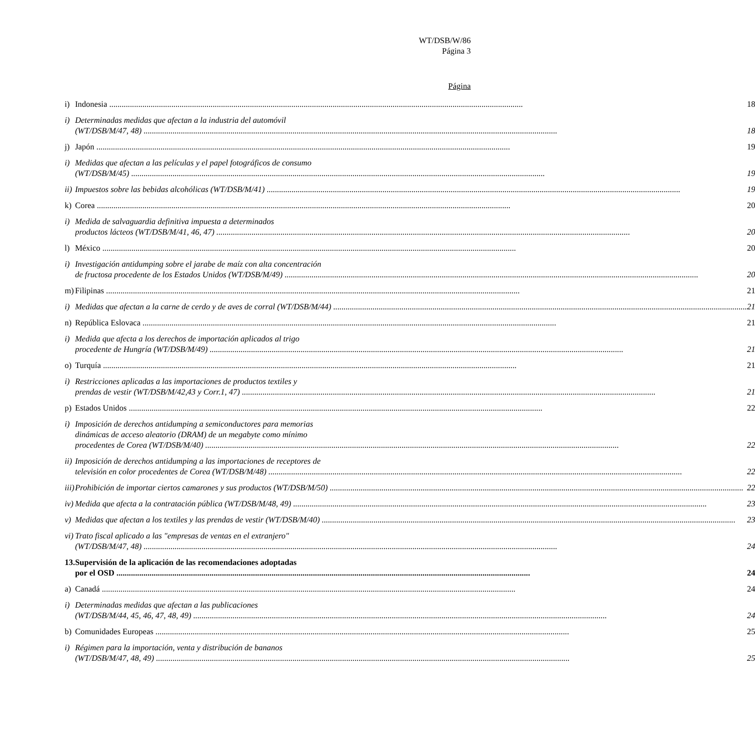WT/DSB/W/86
Página 3
Página
| i) | Indonesia | 18 |
| i) | Determinadas medidas que afectan a la industria del automóvil (WT/DSB/M/47, 48) | 18 |
| j) | Japón | 19 |
| i) | Medidas que afectan a las películas y el papel fotográficos de consumo (WT/DSB/M/45) | 19 |
| ii) | Impuestos sobre las bebidas alcohólicas (WT/DSB/M/41) | 19 |
| k) | Corea | 20 |
| i) | Medida de salvaguardia definitiva impuesta a determinados productos lácteos (WT/DSB/M/41, 46, 47) | 20 |
| l) | México | 20 |
| i) | Investigación antidumping sobre el jarabe de maíz con alta concentración de fructosa procedente de los Estados Unidos (WT/DSB/M/49) | 20 |
| m) | Filipinas | 21 |
| i) | Medidas que afectan a la carne de cerdo y de aves de corral (WT/DSB/M/44) | 21 |
| n) | República Eslovaca | 21 |
| i) | Medida que afecta a los derechos de importación aplicados al trigo procedente de Hungría (WT/DSB/M/49) | 21 |
| o) | Turquía | 21 |
| i) | Restricciones aplicadas a las importaciones de productos textiles y prendas de vestir (WT/DSB/M/42,43 y Corr.1, 47) | 21 |
| p) | Estados Unidos | 22 |
| i) | Imposición de derechos antidumping a semiconductores para memorias dinámicas de acceso aleatorio (DRAM) de un megabyte como mínimo procedentes de Corea (WT/DSB/M/40) | 22 |
| ii) | Imposición de derechos antidumping a las importaciones de receptores de televisión en color procedentes de Corea (WT/DSB/M/48) | 22 |
| iii) | Prohibición de importar ciertos camarones y sus productos (WT/DSB/M/50) | 22 |
| iv) | Medida que afecta a la contratación pública (WT/DSB/M/48, 49) | 23 |
| v) | Medidas que afectan a los textiles y las prendas de vestir (WT/DSB/M/40) | 23 |
| vi) | Trato fiscal aplicado a las "empresas de ventas en el extranjero" (WT/DSB/M/47, 48) | 24 |
| 13. | Supervisión de la aplicación de las recomendaciones adoptadas por el OSD | 24 |
| a) | Canadá | 24 |
| i) | Determinadas medidas que afectan a las publicaciones (WT/DSB/M/44, 45, 46, 47, 48, 49) | 24 |
| b) | Comunidades Europeas | 25 |
| i) | Régimen para la importación, venta y distribución de bananos (WT/DSB/M/47, 48, 49) | 25 |